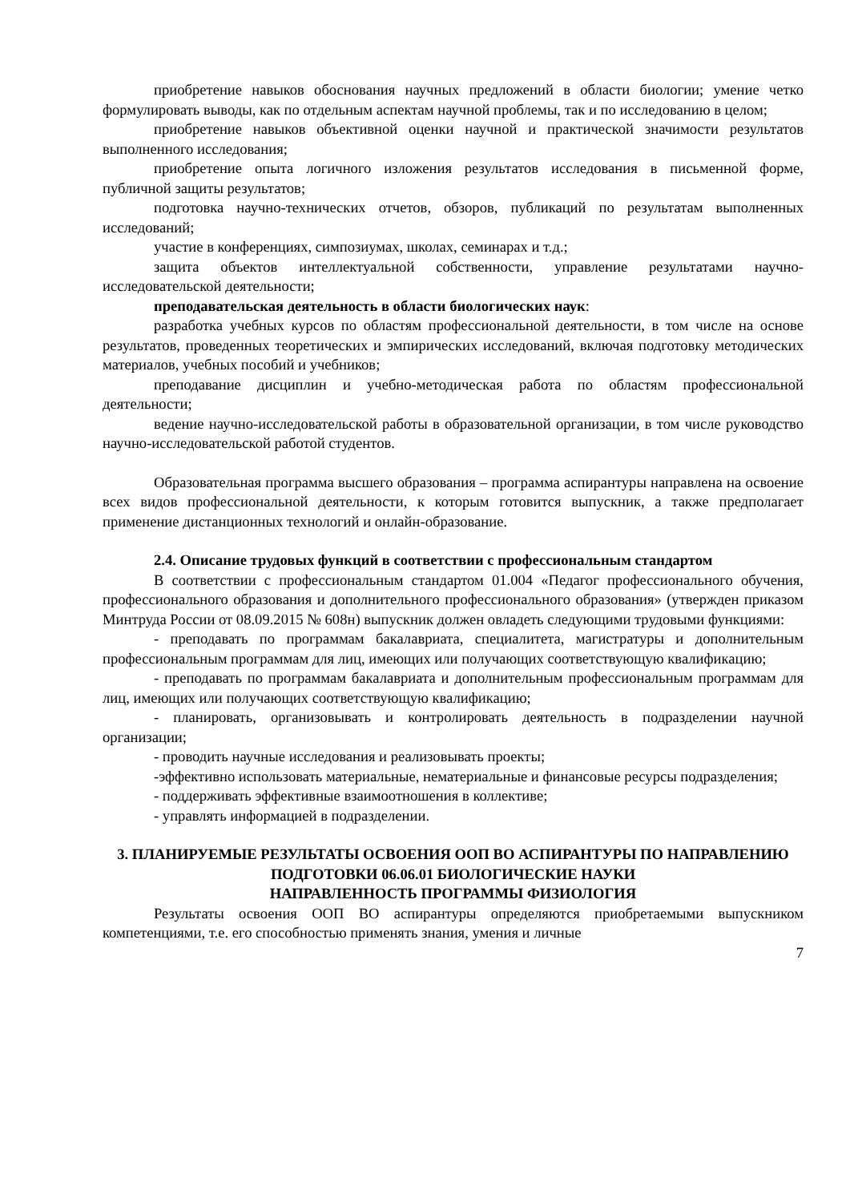приобретение навыков обоснования научных предложений в области биологии; умение четко формулировать выводы, как по отдельным аспектам научной проблемы, так и по исследованию в целом;
приобретение навыков объективной оценки научной и практической значимости результатов выполненного исследования;
приобретение опыта логичного изложения результатов исследования в письменной форме, публичной защиты результатов;
подготовка научно-технических отчетов, обзоров, публикаций по результатам выполненных исследований;
участие в конференциях, симпозиумах, школах, семинарах и т.д.;
защита объектов интеллектуальной собственности, управление результатами научно-исследовательской деятельности;
преподавательская деятельность в области биологических наук:
разработка учебных курсов по областям профессиональной деятельности, в том числе на основе результатов, проведенных теоретических и эмпирических исследований, включая подготовку методических материалов, учебных пособий и учебников;
преподавание дисциплин и учебно-методическая работа по областям профессиональной деятельности;
ведение научно-исследовательской работы в образовательной организации, в том числе руководство научно-исследовательской работой студентов.
Образовательная программа высшего образования – программа аспирантуры направлена на освоение всех видов профессиональной деятельности, к которым готовится выпускник, а также предполагает применение дистанционных технологий и онлайн-образование.
2.4. Описание трудовых функций в соответствии с профессиональным стандартом
В соответствии с профессиональным стандартом 01.004 «Педагог профессионального обучения, профессионального образования и дополнительного профессионального образования» (утвержден приказом Минтруда России от 08.09.2015 № 608н) выпускник должен овладеть следующими трудовыми функциями:
- преподавать по программам бакалавриата, специалитета, магистратуры и дополнительным профессиональным программам для лиц, имеющих или получающих соответствующую квалификацию;
- преподавать по программам бакалавриата и дополнительным профессиональным программам для лиц, имеющих или получающих соответствующую квалификацию;
- планировать, организовывать и контролировать деятельность в подразделении научной организации;
- проводить научные исследования и реализовывать проекты;
-эффективно использовать материальные, нематериальные и финансовые ресурсы подразделения;
- поддерживать эффективные взаимоотношения в коллективе;
- управлять информацией в подразделении.
3. ПЛАНИРУЕМЫЕ РЕЗУЛЬТАТЫ ОСВОЕНИЯ ООП ВО АСПИРАНТУРЫ ПО НАПРАВЛЕНИЮ ПОДГОТОВКИ 06.06.01 БИОЛОГИЧЕСКИЕ НАУКИ
НАПРАВЛЕННОСТЬ ПРОГРАММЫ ФИЗИОЛОГИЯ
Результаты освоения ООП ВО аспирантуры определяются приобретаемыми выпускником компетенциями, т.е. его способностью применять знания, умения и личные
7